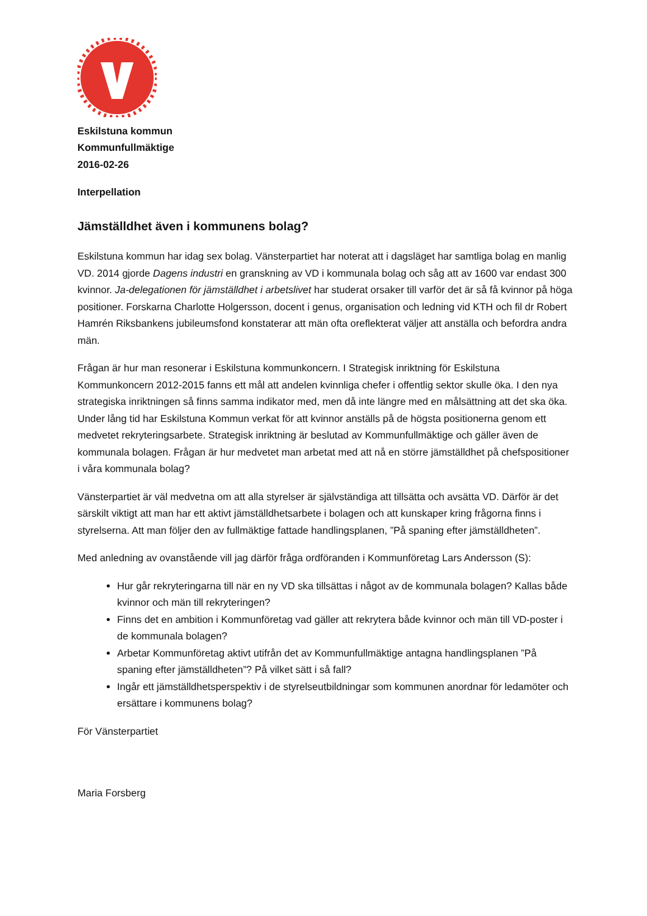Eskilstuna kommun
Kommunfullmäktige
2016-02-26
Interpellation
Jämställdhet även i kommunens bolag?
Eskilstuna kommun har idag sex bolag. Vänsterpartiet har noterat att i dagsläget har samtliga bolag en manlig VD. 2014 gjorde Dagens industri en granskning av VD i kommunala bolag och såg att av 1600 var endast 300 kvinnor. Ja-delegationen för jämställdhet i arbetslivet har studerat orsaker till varför det är så få kvinnor på höga positioner. Forskarna Charlotte Holgersson, docent i genus, organisation och ledning vid KTH och fil dr Robert Hamrén Riksbankens jubileumsfond konstaterar att män ofta oreflekterat väljer att anställa och befordra andra män.
Frågan är hur man resonerar i Eskilstuna kommunkoncern. I Strategisk inriktning för Eskilstuna Kommunkoncern 2012-2015 fanns ett mål att andelen kvinnliga chefer i offentlig sektor skulle öka. I den nya strategiska inriktningen så finns samma indikator med, men då inte längre med en målsättning att det ska öka. Under lång tid har Eskilstuna Kommun verkat för att kvinnor anställs på de högsta positionerna genom ett medvetet rekryteringsarbete. Strategisk inriktning är beslutad av Kommunfullmäktige och gäller även de kommunala bolagen. Frågan är hur medvetet man arbetat med att nå en större jämställdhet på chefspositioner i våra kommunala bolag?
Vänsterpartiet är väl medvetna om att alla styrelser är självständiga att tillsätta och avsätta VD. Därför är det särskilt viktigt att man har ett aktivt jämställdhetsarbete i bolagen och att kunskaper kring frågorna finns i styrelserna. Att man följer den av fullmäktige fattade handlingsplanen, ”På spaning efter jämställdheten”.
Med anledning av ovanstående vill jag därför fråga ordföranden i Kommunföretag Lars Andersson (S):
Hur går rekryteringarna till när en ny VD ska tillsättas i något av de kommunala bolagen? Kallas både kvinnor och män till rekryteringen?
Finns det en ambition i Kommunföretag vad gäller att rekrytera både kvinnor och män till VD-poster i de kommunala bolagen?
Arbetar Kommunföretag aktivt utifrån det av Kommunfullmäktige antagna handlingsplanen ”På spaning efter jämställdheten”? På vilket sätt i så fall?
Ingår ett jämställdhetsperspektiv i de styrelseutbildningar som kommunen anordnar för ledamöter och ersättare i kommunens bolag?
För Vänsterpartiet
Maria Forsberg